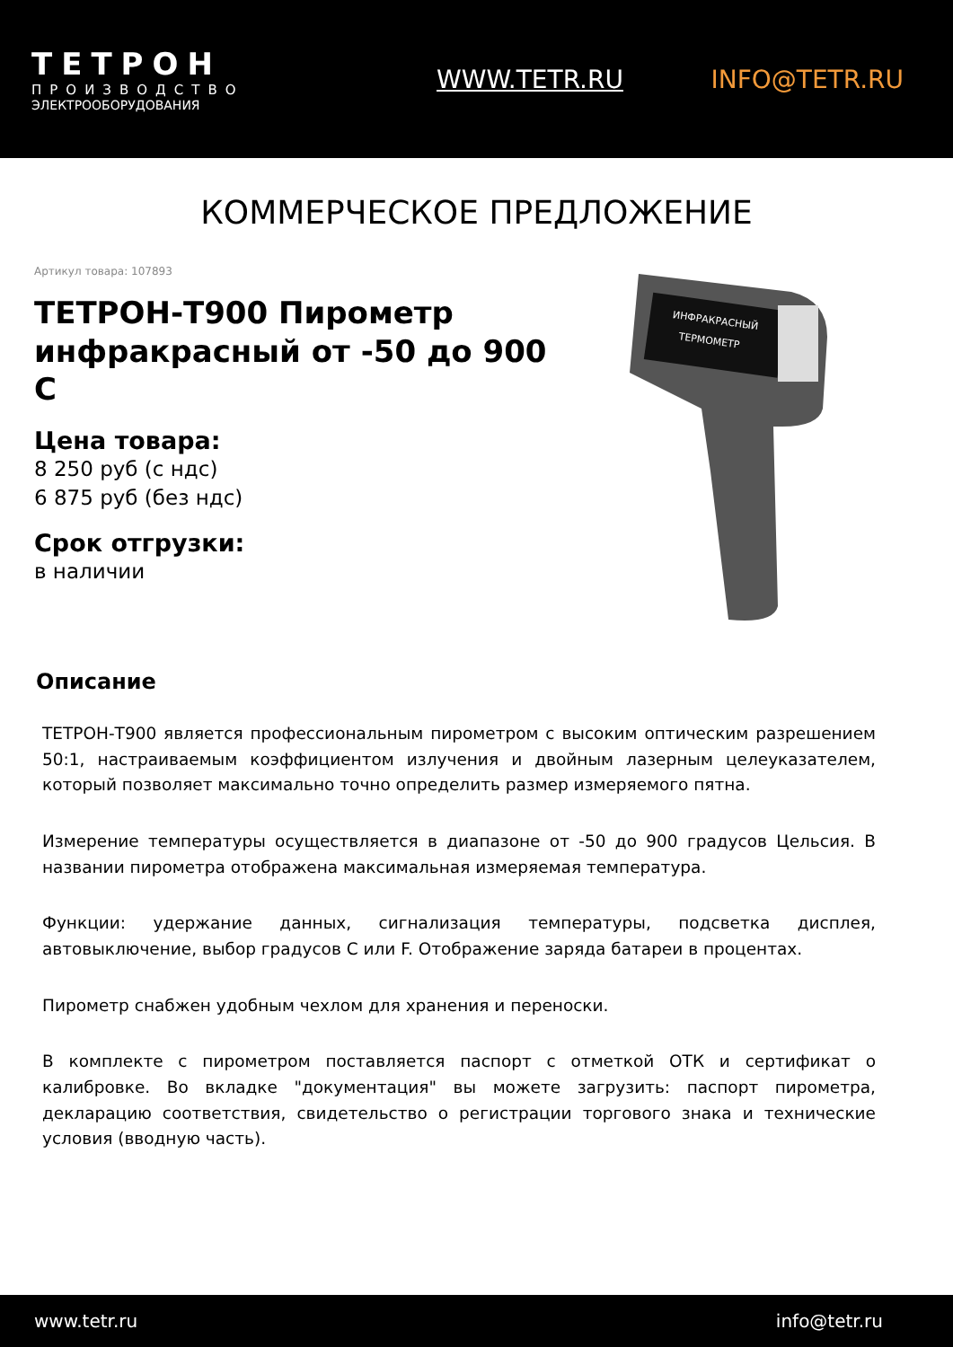ТЕТРОН
ПРОИЗВОДСТВО
ЭЛЕКТРООБОРУДОВАНИЯ
WWW.TETR.RU INFO@TETR.RU
КОММЕРЧЕСКОЕ ПРЕДЛОЖЕНИЕ
Артикул товара: 107893
ТЕТРОН-Т900 Пирометр инфракрасный от -50 до 900 С
Цена товара:
8 250 руб (с ндс)
6 875 руб (без ндс)
Срок отгрузки:
в наличии
ИНФРАКРАСНЫЙ
ТЕРМОМЕТР
Описание
ТЕТРОН-Т900 является профессиональным пирометром с высоким оптическим разрешением 50:1, настраиваемым коэффициентом излучения и двойным лазерным целеуказателем, который позволяет максимально точно определить размер измеряемого пятна.
Измерение температуры осуществляется в диапазоне от -50 до 900 градусов Цельсия. В названии пирометра отображена максимальная измеряемая температура.
Функции: удержание данных, сигнализация температуры, подсветка дисплея, автовыключение, выбор градусов С или F. Отображение заряда батареи в процентах.
Пирометр снабжен удобным чехлом для хранения и переноски.
В комплекте с пирометром поставляется паспорт с отметкой ОТК и сертификат о калибровке. Во вкладке "документация" вы можете загрузить: паспорт пирометра, декларацию соответствия, свидетельство о регистрации торгового знака и технические условия (вводную часть).
www.tetr.ru info@tetr.ru